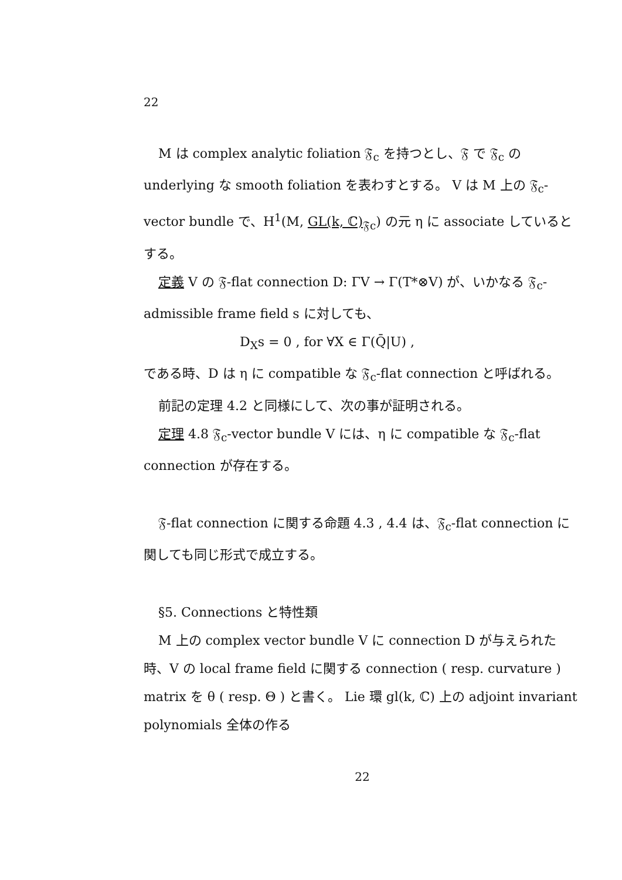22
M は complex analytic foliation 𝔉<sub>c</sub> を持つとし、𝔉 で 𝔉<sub>c</sub> の underlying な smooth foliation を表わすとする。 V は M 上の 𝔉<sub>c</sub>-vector bundle で、H<sup>1</sup>(M, GL(k, ℂ)<sub>𝔉c</sub>) の元 η に associate しているとする。
定義 V の 𝔉-flat connection D: ΓV → Γ(T*⊗V) が、いかなる 𝔉<sub>c</sub>-admissible frame field s に対しても、
D<sub>X</sub>s = 0 , for ∀X ∈ Γ(Q̄|U) ,
である時、D は η に compatible な 𝔉<sub>c</sub>-flat connection と呼ばれる。
前記の定理 4.2 と同様にして、次の事が証明される。
定理 4.8 𝔉<sub>c</sub>-vector bundle V には、η に compatible な 𝔉<sub>c</sub>-flat connection が存在する。
𝔉-flat connection に関する命題 4.3 , 4.4 は、𝔉<sub>c</sub>-flat connection に関しても同じ形式で成立する。
§5. Connections と特性類
M 上の complex vector bundle V に connection D が与えられた時、V の local frame field に関する connection ( resp. curvature ) matrix を θ ( resp. Θ ) と書く。 Lie 環 gl(k, ℂ) 上の adjoint invariant polynomials 全体の作る
22